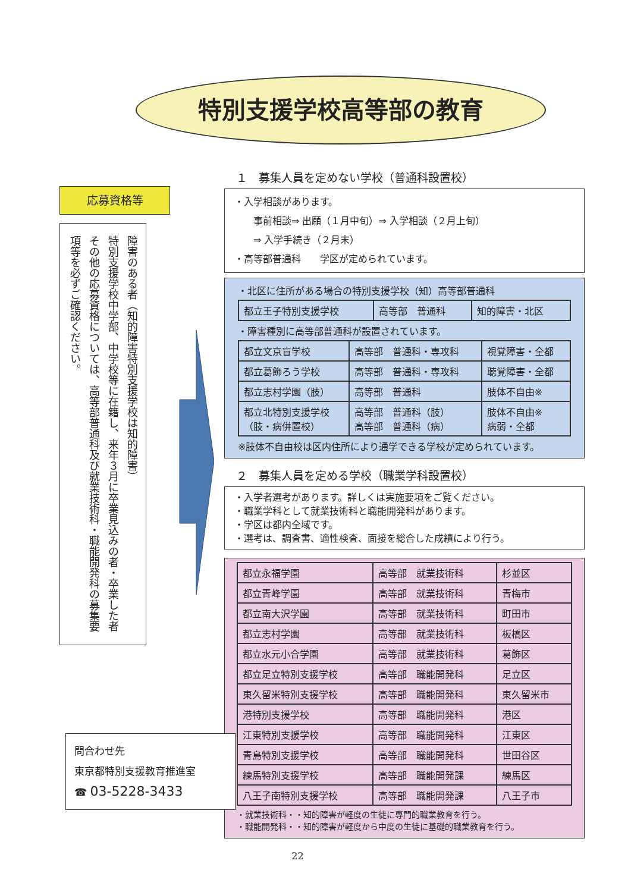特別支援学校高等部の教育
応募資格等
障害のある者（知的障害特別支援学校は知的障害）
特別支援学校中学部、中学校等に在籍し、来年３月に卒業見込みの者・卒業した者
その他の応募資格については、高等部普通科及び就業技術科・職能開発科の募集要項等を必ずご確認ください。
１　募集人員を定めない学校（普通科設置校）
・入学相談があります。
　　事前相談⇒ 出願（１月中旬）⇒ 入学相談（２月上旬）
　　⇒ 入学手続き（２月末）
・高等部普通科　　学区が定められています。
・北区に住所がある場合の特別支援学校（知）高等部普通科
| 都立王子特別支援学校 | 高等部 普通科 | 知的障害・北区 |
・障害種別に高等部普通科が設置されています。
| 都立文京盲学校 | 高等部 普通科・専攻科 | 視覚障害・全都 |
| 都立葛飾ろう学校 | 高等部 普通科・専攻科 | 聴覚障害・全都 |
| 都立志村学園（肢） | 高等部 普通科 | 肢体不自由※ |
| 都立北特別支援学校 （肢・病併置校） | 高等部 普通科（肢） 高等部 普通科（病） | 肢体不自由※ 病弱・全都 |
※肢体不自由校は区内住所により通学できる学校が定められています。
２　募集人員を定める学校（職業学科設置校）
・入学者選考があります。詳しくは実施要項をご覧ください。
・職業学科として就業技術科と職能開発科があります。
・学区は都内全域です。
・選考は、調査書、適性検査、面接を総合した成績により行う。
| 都立永福学園 | 高等部 就業技術科 | 杉並区 |
| 都立青峰学園 | 高等部 就業技術科 | 青梅市 |
| 都立南大沢学園 | 高等部 就業技術科 | 町田市 |
| 都立志村学園 | 高等部 就業技術科 | 板橋区 |
| 都立水元小合学園 | 高等部 就業技術科 | 葛飾区 |
| 都立足立特別支援学校 | 高等部 職能開発科 | 足立区 |
| 東久留米特別支援学校 | 高等部 職能開発科 | 東久留米市 |
| 港特別支援学校 | 高等部 職能開発科 | 港区 |
| 江東特別支援学校 | 高等部 職能開発科 | 江東区 |
| 青島特別支援学校 | 高等部 職能開発科 | 世田谷区 |
| 練馬特別支援学校 | 高等部 職能開発課 | 練馬区 |
| 八王子南特別支援学校 | 高等部 職能開発課 | 八王子市 |
・就業技術科・・知的障害が軽度の生徒に専門的職業教育を行う。
・職能開発科・・知的障害が軽度から中度の生徒に基礎的職業教育を行う。
問合わせ先
東京都特別支援教育推進室
☎ 03-5228-3433
22